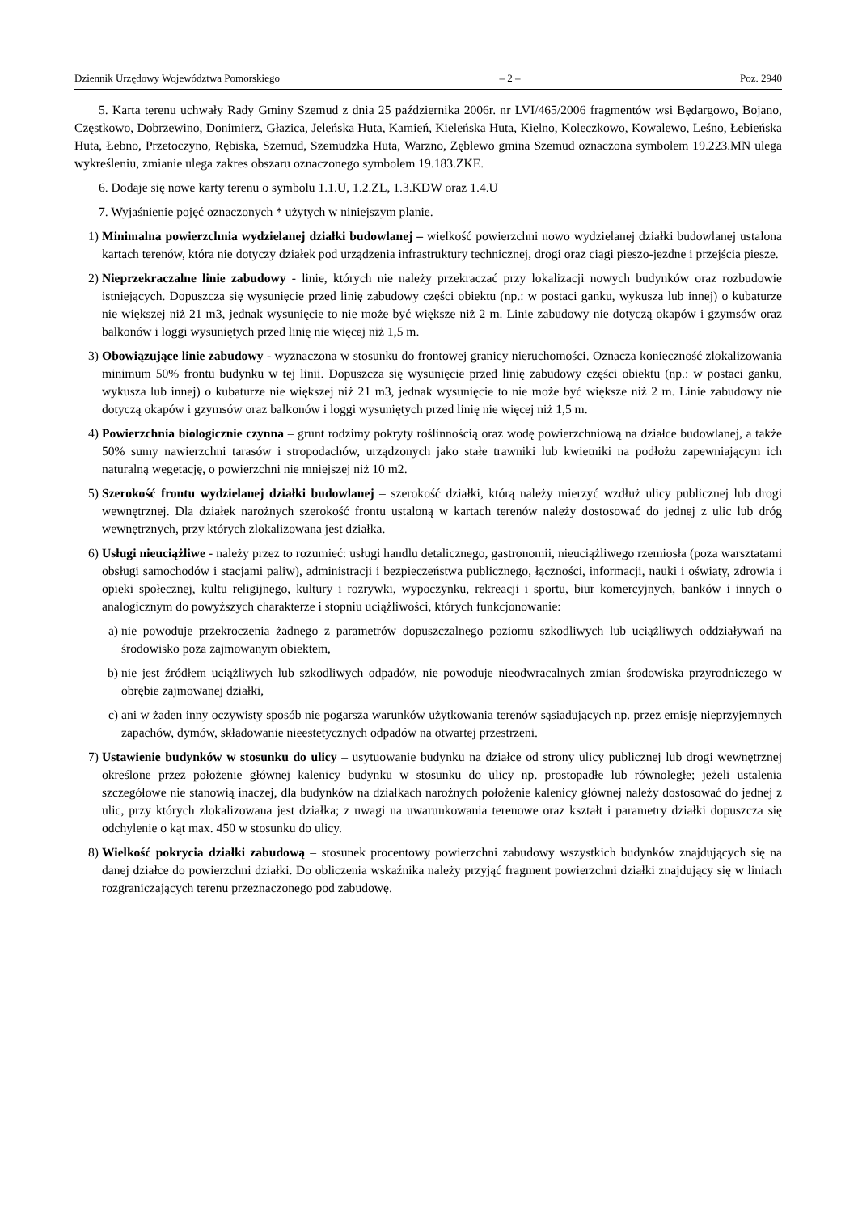Dziennik Urzędowy Województwa Pomorskiego – 2 – Poz. 2940
5. Karta terenu uchwały Rady Gminy Szemud z dnia 25 października 2006r. nr LVI/465/2006 fragmentów wsi Będargowo, Bojano, Częstkowo, Dobrzewino, Donimierz, Głazica, Jeleńska Huta, Kamień, Kieleńska Huta, Kielno, Koleczkowo, Kowalewo, Leśno, Łebieńska Huta, Łebno, Przetoczyno, Rębiska, Szemud, Szemudzka Huta, Warzno, Zęblewo gmina Szemud oznaczona symbolem 19.223.MN ulega wykreśleniu, zmianie ulega zakres obszaru oznaczonego symbolem 19.183.ZKE.
6. Dodaje się nowe karty terenu o symbolu 1.1.U, 1.2.ZL, 1.3.KDW oraz 1.4.U
7. Wyjaśnienie pojęć oznaczonych * użytych w niniejszym planie.
1) Minimalna powierzchnia wydzielanej działki budowlanej – wielkość powierzchni nowo wydzielanej działki budowlanej ustalona kartach terenów, która nie dotyczy działek pod urządzenia infrastruktury technicznej, drogi oraz ciągi pieszo-jezdne i przejścia piesze.
2) Nieprzekraczalne linie zabudowy - linie, których nie należy przekraczać przy lokalizacji nowych budynków oraz rozbudowie istniejących. Dopuszcza się wysunięcie przed linię zabudowy części obiektu (np.: w postaci ganku, wykusza lub innej) o kubaturze nie większej niż 21 m3, jednak wysunięcie to nie może być większe niż 2 m. Linie zabudowy nie dotyczą okapów i gzymsów oraz balkonów i loggi wysuniętych przed linię nie więcej niż 1,5 m.
3) Obowiązujące linie zabudowy - wyznaczona w stosunku do frontowej granicy nieruchomości. Oznacza konieczność zlokalizowania minimum 50% frontu budynku w tej linii. Dopuszcza się wysunięcie przed linię zabudowy części obiektu (np.: w postaci ganku, wykusza lub innej) o kubaturze nie większej niż 21 m3, jednak wysunięcie to nie może być większe niż 2 m. Linie zabudowy nie dotyczą okapów i gzymsów oraz balkonów i loggi wysuniętych przed linię nie więcej niż 1,5 m.
4) Powierzchnia biologicznie czynna – grunt rodzimy pokryty roślinnością oraz wodę powierzchniową na działce budowlanej, a także 50% sumy nawierzchni tarasów i stropodachów, urządzonych jako stałe trawniki lub kwietniki na podłożu zapewniającym ich naturalną wegetację, o powierzchni nie mniejszej niż 10 m2.
5) Szerokość frontu wydzielanej działki budowlanej – szerokość działki, którą należy mierzyć wzdłuż ulicy publicznej lub drogi wewnętrznej. Dla działek narożnych szerokość frontu ustaloną w kartach terenów należy dostosować do jednej z ulic lub dróg wewnętrznych, przy których zlokalizowana jest działka.
6) Usługi nieuciążliwe - należy przez to rozumieć: usługi handlu detalicznego, gastronomii, nieuciążliwego rzemiosła (poza warsztatami obsługi samochodów i stacjami paliw), administracji i bezpieczeństwa publicznego, łączności, informacji, nauki i oświaty, zdrowia i opieki społecznej, kultu religijnego, kultury i rozrywki, wypoczynku, rekreacji i sportu, biur komercyjnych, banków i innych o analogicznym do powyższych charakterze i stopniu uciążliwości, których funkcjonowanie:
a) nie powoduje przekroczenia żadnego z parametrów dopuszczalnego poziomu szkodliwych lub uciążliwych oddziaływań na środowisko poza zajmowanym obiektem,
b) nie jest źródłem uciążliwych lub szkodliwych odpadów, nie powoduje nieodwracalnych zmian środowiska przyrodniczego w obrębie zajmowanej działki,
c) ani w żaden inny oczywisty sposób nie pogarsza warunków użytkowania terenów sąsiadujących np. przez emisję nieprzyjemnych zapachów, dymów, składowanie nieestetycznych odpadów na otwartej przestrzeni.
7) Ustawienie budynków w stosunku do ulicy – usytuowanie budynku na działce od strony ulicy publicznej lub drogi wewnętrznej określone przez położenie głównej kalenicy budynku w stosunku do ulicy np. prostopadłe lub równoległe; jeżeli ustalenia szczegółowe nie stanowią inaczej, dla budynków na działkach narożnych położenie kalenicy głównej należy dostosować do jednej z ulic, przy których zlokalizowana jest działka; z uwagi na uwarunkowania terenowe oraz kształt i parametry działki dopuszcza się odchylenie o kąt max. 450 w stosunku do ulicy.
8) Wielkość pokrycia działki zabudową – stosunek procentowy powierzchni zabudowy wszystkich budynków znajdujących się na danej działce do powierzchni działki. Do obliczenia wskaźnika należy przyjąć fragment powierzchni działki znajdujący się w liniach rozgraniczających terenu przeznaczonego pod zabudowę.